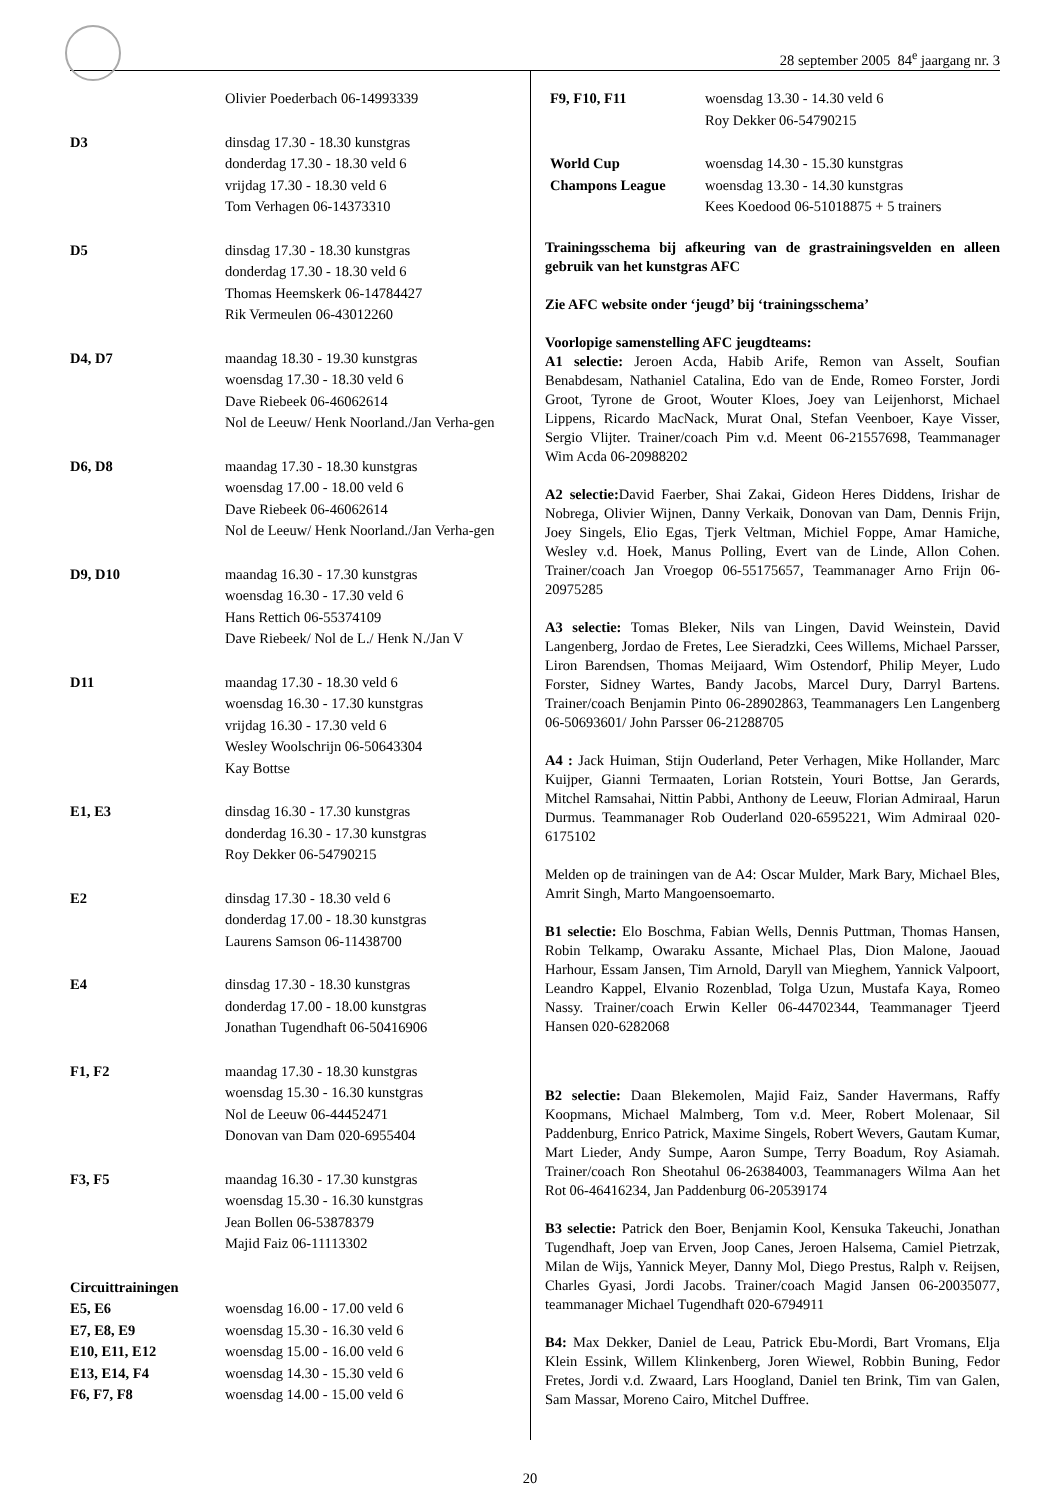28 september 2005 84<sup>e</sup> jaargang nr. 3
| | Olivier Poederbach 06-14993339 |
| D3 | dinsdag 17.30 - 18.30 kunstgras donderdag 17.30 - 18.30 veld 6 vrijdag 17.30 - 18.30 veld 6 Tom Verhagen 06-14373310 |
| D5 | dinsdag 17.30 - 18.30 kunstgras donderdag 17.30 - 18.30 veld 6 Thomas Heemskerk 06-14784427 Rik Vermeulen 06-43012260 |
| D4, D7 | maandag 18.30 - 19.30 kunstgras woensdag 17.30 - 18.30 veld 6 Dave Riebeek 06-46062614 Nol de Leeuw/ Henk Noorland./Jan Verha-gen |
| D6, D8 | maandag 17.30 - 18.30 kunstgras woensdag 17.00 - 18.00 veld 6 Dave Riebeek 06-46062614 Nol de Leeuw/ Henk Noorland./Jan Verha-gen |
| D9, D10 | maandag 16.30 - 17.30 kunstgras woensdag 16.30 - 17.30 veld 6 Hans Rettich 06-55374109 Dave Riebeek/ Nol de L./ Henk N./Jan V |
| D11 | maandag 17.30 - 18.30 veld 6 woensdag 16.30 - 17.30 kunstgras vrijdag 16.30 - 17.30 veld 6 Wesley Woolschrijn 06-50643304 Kay Bottse |
| E1, E3 | dinsdag 16.30 - 17.30 kunstgras donderdag 16.30 - 17.30 kunstgras Roy Dekker 06-54790215 |
| E2 | dinsdag 17.30 - 18.30 veld 6 donderdag 17.00 - 18.30 kunstgras Laurens Samson 06-11438700 |
| E4 | dinsdag 17.30 - 18.30 kunstgras donderdag 17.00 - 18.00 kunstgras Jonathan Tugendhaft 06-50416906 |
| F1, F2 | maandag 17.30 - 18.30 kunstgras woensdag 15.30 - 16.30 kunstgras Nol de Leeuw 06-44452471 Donovan van Dam 020-6955404 |
| F3, F5 | maandag 16.30 - 17.30 kunstgras woensdag 15.30 - 16.30 kunstgras Jean Bollen 06-53878379 Majid Faiz 06-11113302 |
| Circuittrainingen | |
| E5, E6 | woensdag 16.00 - 17.00 veld 6 |
| E7, E8, E9 | woensdag 15.30 - 16.30 veld 6 |
| E10, E11, E12 | woensdag 15.00 - 16.00 veld 6 |
| E13, E14, F4 | woensdag 14.30 - 15.30 veld 6 |
| F6, F7, F8 | woensdag 14.00 - 15.00 veld 6 |
| F9, F10, F11 | woensdag 13.30 - 14.30 veld 6 Roy Dekker 06-54790215 |
| World Cup Champons League | woensdag 14.30 - 15.30 kunstgras woensdag 13.30 - 14.30 kunstgras Kees Koedood 06-51018875 + 5 trainers |
Trainingsschema bij afkeuring van de grastrainingsvelden en alleen gebruik van het kunstgras AFC
Zie AFC website onder ‘jeugd’ bij ‘trainingsschema’
Voorlopige samenstelling AFC jeugdteams:
A1 selectie: Jeroen Acda, Habib Arife, Remon van Asselt, Soufian Benabdesam, Nathaniel Catalina, Edo van de Ende, Romeo Forster, Jordi Groot, Tyrone de Groot, Wouter Kloes, Joey van Leijenhorst, Michael Lippens, Ricardo MacNack, Murat Onal, Stefan Veenboer, Kaye Visser, Sergio Vlijter. Trainer/coach Pim v.d. Meent 06-21557698, Teammanager Wim Acda 06-20988202
A2 selectie: David Faerber, Shai Zakai, Gideon Heres Diddens, Irishar de Nobrega, Olivier Wijnen, Danny Verkaik, Donovan van Dam, Dennis Frijn, Joey Singels, Elio Egas, Tjerk Veltman, Michiel Foppe, Amar Hamiche, Wesley v.d. Hoek, Manus Polling, Evert van de Linde, Allon Cohen. Trainer/coach Jan Vroegop 06-55175657, Teammanager Arno Frijn 06-20975285
A3 selectie: Tomas Bleker, Nils van Lingen, David Weinstein, David Langenberg, Jordao de Fretes, Lee Sieradzki, Cees Willems, Michael Parsser, Liron Barendsen, Thomas Meijaard, Wim Ostendorf, Philip Meyer, Ludo Forster, Sidney Wartes, Bandy Jacobs, Marcel Dury, Darryl Bartens. Trainer/coach Benjamin Pinto 06-28902863, Teammanagers Len Langenberg 06-50693601/ John Parsser 06-21288705
A4 : Jack Huiman, Stijn Ouderland, Peter Verhagen, Mike Hollander, Marc Kuijper, Gianni Termaaten, Lorian Rotstein, Youri Bottse, Jan Gerards, Mitchel Ramsahai, Nittin Pabbi, Anthony de Leeuw, Florian Admiraal, Harun Durmus. Teammanager Rob Ouderland 020-6595221, Wim Admiraal 020-6175102
Melden op de trainingen van de A4: Oscar Mulder, Mark Bary, Michael Bles, Amrit Singh, Marto Mangoensoemarto.
B1 selectie: Elo Boschma, Fabian Wells, Dennis Puttman, Thomas Hansen, Robin Telkamp, Owaraku Assante, Michael Plas, Dion Malone, Jaouad Harhour, Essam Jansen, Tim Arnold, Daryll van Mieghem, Yannick Valpoort, Leandro Kappel, Elvanio Rozenblad, Tolga Uzun, Mustafa Kaya, Romeo Nassy. Trainer/coach Erwin Keller 06-44702344, Teammanager Tjeerd Hansen 020-6282068
B2 selectie: Daan Blekemolen, Majid Faiz, Sander Havermans, Raffy Koopmans, Michael Malmberg, Tom v.d. Meer, Robert Molenaar, Sil Paddenburg, Enrico Patrick, Maxime Singels, Robert Wevers, Gautam Kumar, Mart Lieder, Andy Sumpe, Aaron Sumpe, Terry Boadum, Roy Asiamah. Trainer/coach Ron Sheotahul 06-26384003, Teammanagers Wilma Aan het Rot 06-46416234, Jan Paddenburg 06-20539174
B3 selectie: Patrick den Boer, Benjamin Kool, Kensuka Takeuchi, Jonathan Tugendhaft, Joep van Erven, Joop Canes, Jeroen Halsema, Camiel Pietrzak, Milan de Wijs, Yannick Meyer, Danny Mol, Diego Prestus, Ralph v. Reijsen, Charles Gyasi, Jordi Jacobs. Trainer/coach Magid Jansen 06-20035077, teammanager Michael Tugendhaft 020-6794911
B4: Max Dekker, Daniel de Leau, Patrick Ebu-Mordi, Bart Vromans, Elja Klein Essink, Willem Klinkenberg, Joren Wiewel, Robbin Buning, Fedor Fretes, Jordi v.d. Zwaard, Lars Hoogland, Daniel ten Brink, Tim van Galen, Sam Massar, Moreno Cairo, Mitchel Duffree.
20